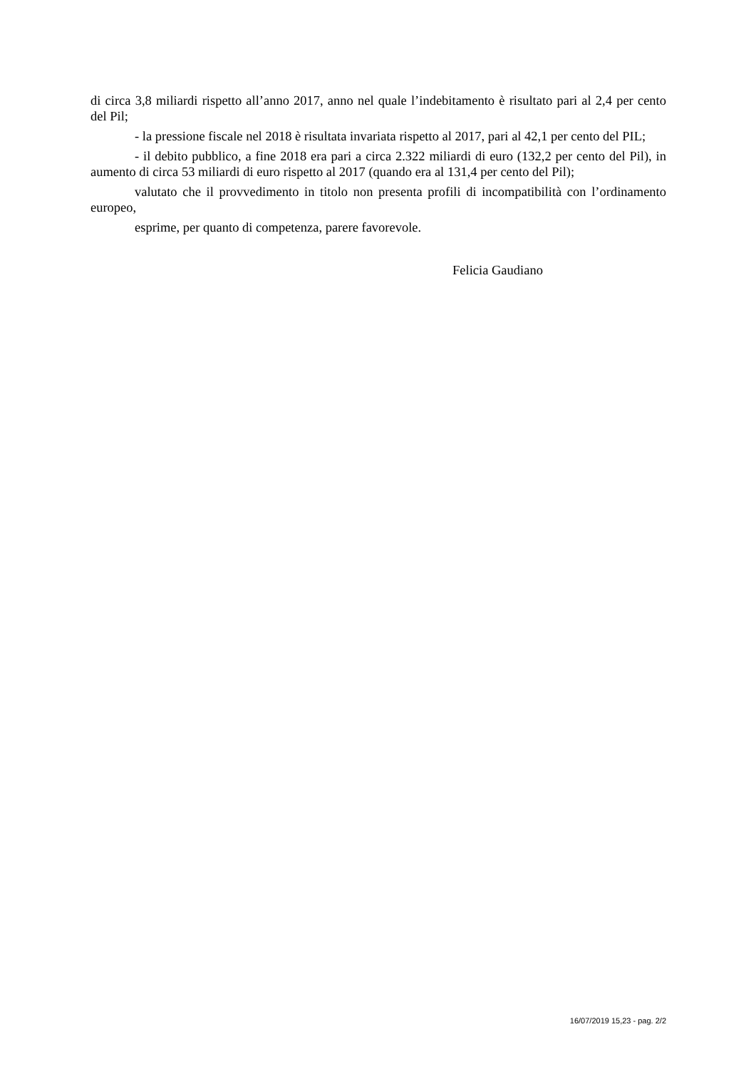di circa 3,8 miliardi rispetto all’anno 2017, anno nel quale l’indebitamento è risultato pari al 2,4 per cento del Pil;
- la pressione fiscale nel 2018 è risultata invariata rispetto al 2017, pari al 42,1 per cento del PIL;
- il debito pubblico, a fine 2018 era pari a circa 2.322 miliardi di euro (132,2 per cento del Pil), in aumento di circa 53 miliardi di euro rispetto al 2017 (quando era al 131,4 per cento del Pil);
valutato che il provvedimento in titolo non presenta profili di incompatibilità con l’ordinamento europeo,
esprime, per quanto di competenza, parere favorevole.
Felicia Gaudiano
16/07/2019 15,23 - pag. 2/2